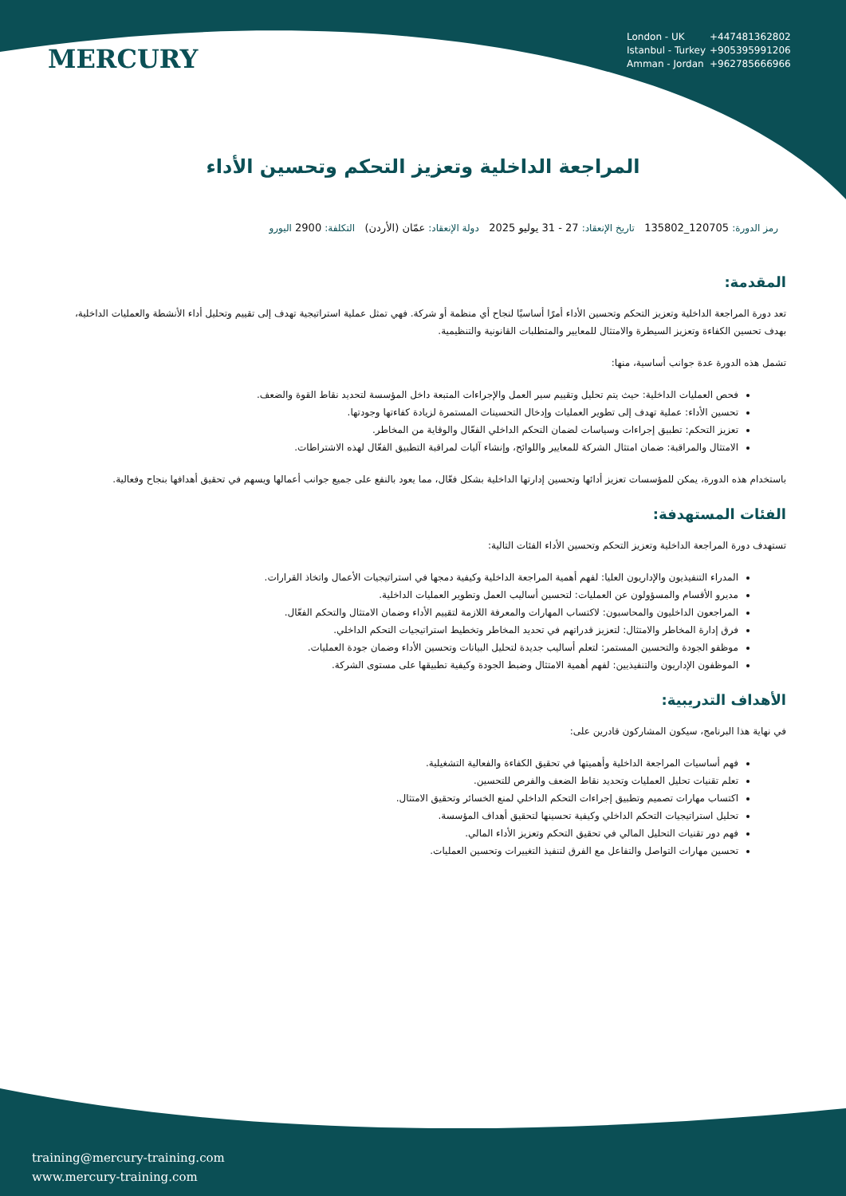MERCURY
London - UK +447481362802
Istanbul - Turkey +905395991206
Amman - Jordan +962785666966
المراجعة الداخلية وتعزيز التحكم وتحسين الأداء
رمز الدورة: 120705_135802 تاريخ الإنعقاد: 27 - 31 يوليو 2025 دولة الإنعقاد: عمّان (الأردن) التكلفة: 2900 اليورو
المقدمة:
تعد دورة المراجعة الداخلية وتعزيز التحكم وتحسين الأداء أمرًا أساسيًا لنجاح أي منظمة أو شركة. فهي تمثل عملية استراتيجية تهدف إلى تقييم وتحليل أداء الأنشطة والعمليات الداخلية، بهدف تحسين الكفاءة وتعزيز السيطرة والامتثال للمعايير والمتطلبات القانونية والتنظيمية.
تشمل هذه الدورة عدة جوانب أساسية، منها:
فحص العمليات الداخلية: حيث يتم تحليل وتقييم سير العمل والإجراءات المتبعة داخل المؤسسة لتحديد نقاط القوة والضعف.
تحسين الأداء: عملية تهدف إلى تطوير العمليات وإدخال التحسينات المستمرة لزيادة كفاءتها وجودتها.
تعزيز التحكم: تطبيق إجراءات وسياسات لضمان التحكم الداخلي الفعّال والوقاية من المخاطر.
الامتثال والمراقبة: ضمان امتثال الشركة للمعايير واللوائح، وإنشاء آليات لمراقبة التطبيق الفعّال لهذه الاشتراطات.
باستخدام هذه الدورة، يمكن للمؤسسات تعزيز أدائها وتحسين إدارتها الداخلية بشكل فعّال، مما يعود بالنفع على جميع جوانب أعمالها ويسهم في تحقيق أهدافها بنجاح وفعالية.
الفئات المستهدفة:
تستهدف دورة المراجعة الداخلية وتعزيز التحكم وتحسين الأداء الفئات التالية:
المدراء التنفيذيون والإداريون العليا: لفهم أهمية المراجعة الداخلية وكيفية دمجها في استراتيجيات الأعمال واتخاذ القرارات.
مديرو الأقسام والمسؤولون عن العمليات: لتحسين أساليب العمل وتطوير العمليات الداخلية.
المراجعون الداخليون والمحاسبون: لاكتساب المهارات والمعرفة اللازمة لتقييم الأداء وضمان الامتثال والتحكم الفعّال.
فرق إدارة المخاطر والامتثال: لتعزيز قدراتهم في تحديد المخاطر وتخطيط استراتيجيات التحكم الداخلي.
موظفو الجودة والتحسين المستمر: لتعلم أساليب جديدة لتحليل البيانات وتحسين الأداء وضمان جودة العمليات.
الموظفون الإداريون والتنفيذيين: لفهم أهمية الامتثال وضبط الجودة وكيفية تطبيقها على مستوى الشركة.
الأهداف التدريبية:
في نهاية هذا البرنامج، سيكون المشاركون قادرين على:
فهم أساسيات المراجعة الداخلية وأهميتها في تحقيق الكفاءة والفعالية التشغيلية.
تعلم تقنيات تحليل العمليات وتحديد نقاط الضعف والفرص للتحسين.
اكتساب مهارات تصميم وتطبيق إجراءات التحكم الداخلي لمنع الخسائر وتحقيق الامتثال.
تحليل استراتيجيات التحكم الداخلي وكيفية تحسينها لتحقيق أهداف المؤسسة.
فهم دور تقنيات التحليل المالي في تحقيق التحكم وتعزيز الأداء المالي.
تحسين مهارات التواصل والتفاعل مع الفرق لتنفيذ التغييرات وتحسين العمليات.
training@mercury-training.com
www.mercury-training.com